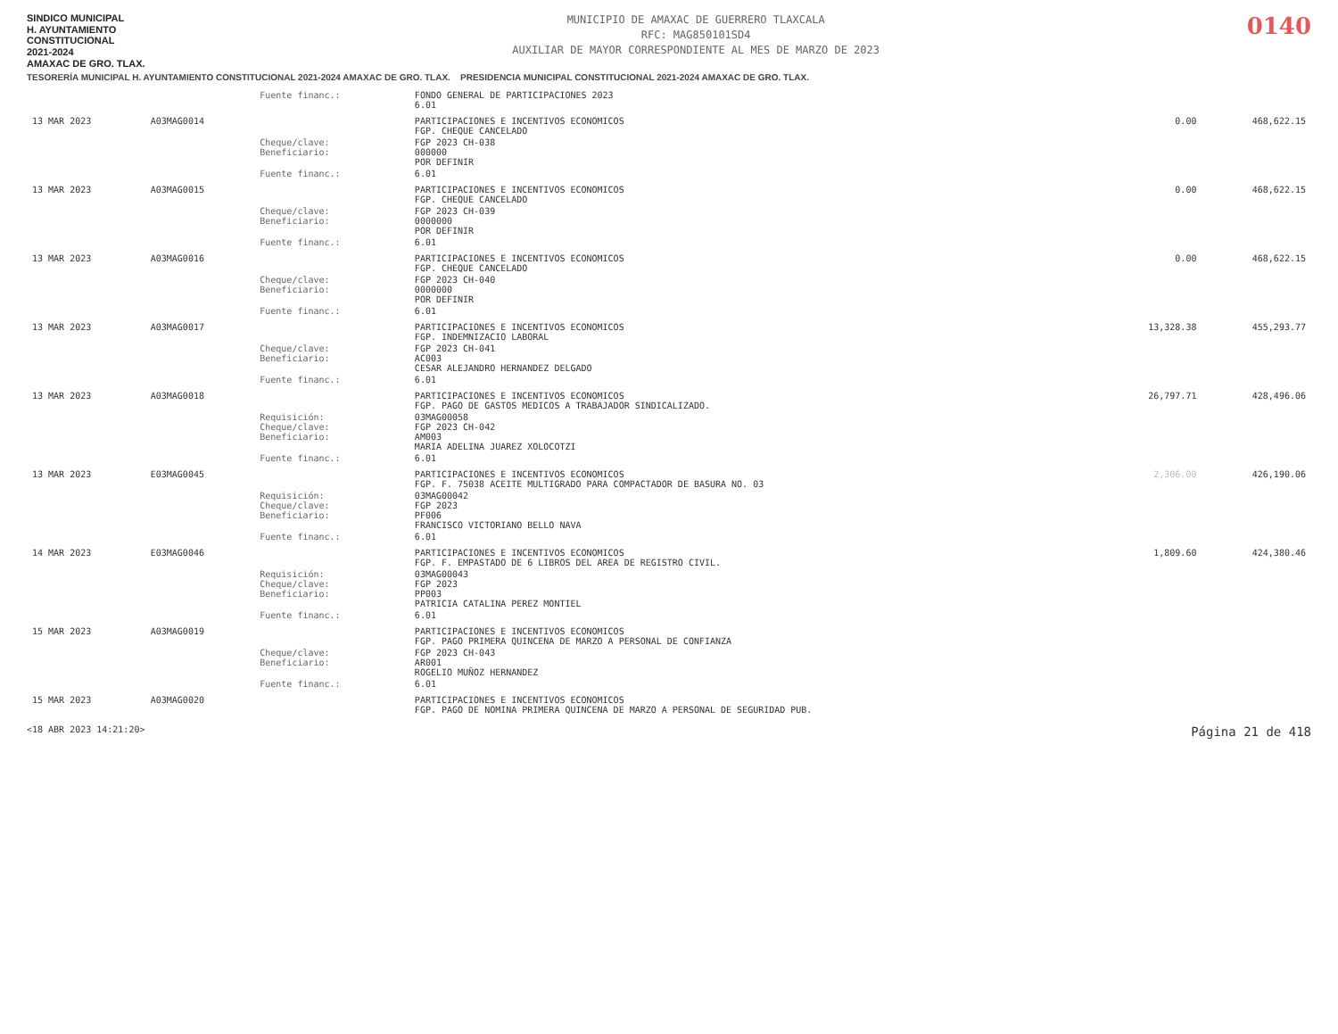SINDICO MUNICIPAL
H. AYUNTAMIENTO
CONSTITUCIONAL
2021-2024
AMAXAC DE GRO. TLAX.
MUNICIPIO DE AMAXAC DE GUERRERO TLAXCALA
RFC: MAG850101SD4
AUXILIAR DE MAYOR CORRESPONDIENTE AL MES DE MARZO DE 2023
0140
TESORERÍA MUNICIPAL H. AYUNTAMIENTO CONSTITUCIONAL 2021-2024 AMAXAC DE GRO. TLAX. PRESIDENCIA MUNICIPAL CONSTITUCIONAL 2021-2024 AMAXAC DE GRO. TLAX.
| | | Fuente financ.: | FONDO GENERAL DE PARTICIPACIONES 2023 6.01 | | |
| 13 MAR 2023 | A03MAG0014 | | PARTICIPACIONES E INCENTIVOS ECONOMICOS FGP. CHEQUE CANCELADO | 0.00 | 468,622.15 |
| | | Cheque/clave: Beneficiario: | FGP 2023 CH-038 000000 POR DEFINIR | | |
| | | Fuente financ.: | 6.01 | | |
| 13 MAR 2023 | A03MAG0015 | | PARTICIPACIONES E INCENTIVOS ECONOMICOS FGP. CHEQUE CANCELADO | 0.00 | 468,622.15 |
| | | Cheque/clave: Beneficiario: | FGP 2023 CH-039 0000000 POR DEFINIR | | |
| | | Fuente financ.: | 6.01 | | |
| 13 MAR 2023 | A03MAG0016 | | PARTICIPACIONES E INCENTIVOS ECONOMICOS FGP. CHEQUE CANCELADO | 0.00 | 468,622.15 |
| | | Cheque/clave: Beneficiario: | FGP 2023 CH-040 0000000 POR DEFINIR | | |
| | | Fuente financ.: | 6.01 | | |
| 13 MAR 2023 | A03MAG0017 | | PARTICIPACIONES E INCENTIVOS ECONOMICOS FGP. INDEMNIZACIO LABORAL | 13,328.38 | 455,293.77 |
| | | Cheque/clave: Beneficiario: | FGP 2023 CH-041 AC003 CESAR ALEJANDRO HERNANDEZ DELGADO | | |
| | | Fuente financ.: | 6.01 | | |
| 13 MAR 2023 | A03MAG0018 | | PARTICIPACIONES E INCENTIVOS ECONOMICOS FGP. PAGO DE GASTOS MEDICOS A TRABAJADOR SINDICALIZADO. | 26,797.71 | 428,496.06 |
| | | Requisición: Cheque/clave: Beneficiario: | 03MAG00058 FGP 2023 CH-042 AM003 MARIA ADELINA JUAREZ XOLOCOTZI | | |
| | | Fuente financ.: | 6.01 | | |
| 13 MAR 2023 | E03MAG0045 | | PARTICIPACIONES E INCENTIVOS ECONOMICOS FGP. F. 75038 ACEITE MULTIGRADO PARA COMPACTADOR DE BASURA NO. 03 | 2,306.00 | 426,190.06 |
| | | Requisición: Cheque/clave: Beneficiario: | 03MAG00042 FGP 2023 PF006 FRANCISCO VICTORIANO BELLO NAVA | | |
| | | Fuente financ.: | 6.01 | | |
| 14 MAR 2023 | E03MAG0046 | | PARTICIPACIONES E INCENTIVOS ECONOMICOS FGP. F. EMPASTADO DE 6 LIBROS DEL AREA DE REGISTRO CIVIL. | 1,809.60 | 424,380.46 |
| | | Requisición: Cheque/clave: Beneficiario: | 03MAG00043 FGP 2023 PP003 PATRICIA CATALINA PEREZ MONTIEL | | |
| | | Fuente financ.: | 6.01 | | |
| 15 MAR 2023 | A03MAG0019 | | PARTICIPACIONES E INCENTIVOS ECONOMICOS FGP. PAGO PRIMERA QUINCENA DE MARZO A PERSONAL DE CONFIANZA | | |
| | | Cheque/clave: Beneficiario: | FGP 2023 CH-043 AR001 ROGELIO MUÑOZ HERNANDEZ | | |
| | | Fuente financ.: | 6.01 | | |
| 15 MAR 2023 | A03MAG0020 | | PARTICIPACIONES E INCENTIVOS ECONOMICOS FGP. PAGO DE NOMINA PRIMERA QUINCENA DE MARZO A PERSONAL DE SEGURIDAD PUB. | | |
<18 ABR 2023 14:21:20> Página 21 de 418